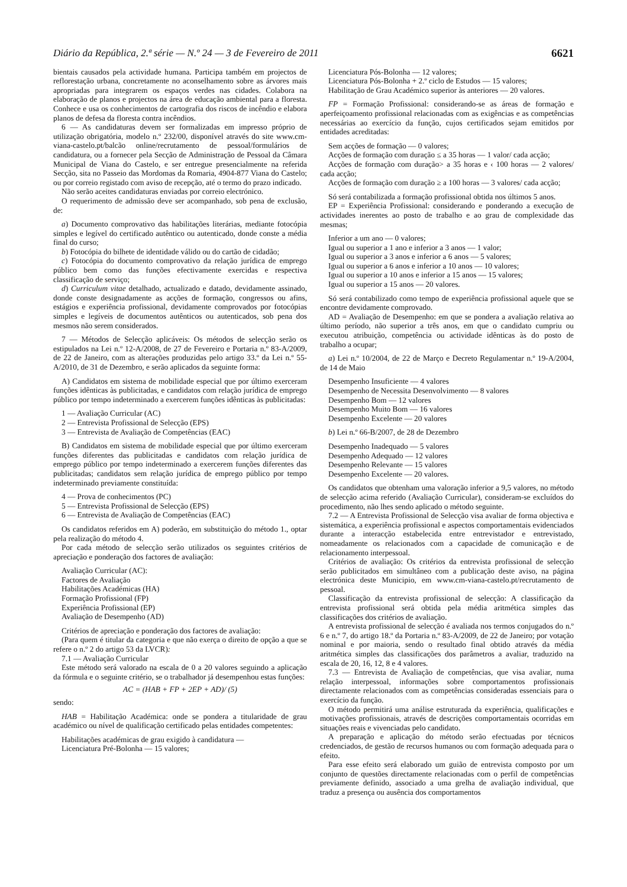Diário da República, 2.ª série — N.º 24 — 3 de Fevereiro de 2011 6621
bientais causados pela actividade humana. Participa também em projectos de reflorestação urbana, concretamente no aconselhamento sobre as árvores mais apropriadas para integrarem os espaços verdes nas cidades. Colabora na elaboração de planos e projectos na área de educação ambiental para a floresta. Conhece e usa os conhecimentos de cartografia dos riscos de incêndio e elabora planos de defesa da floresta contra incêndios.
6 — As candidaturas devem ser formalizadas em impresso próprio de utilização obrigatória, modelo n.º 232/00, disponível através do site www.cm-viana-castelo.pt/balcão online/recrutamento de pessoal/formulários de candidatura, ou a fornecer pela Secção de Administração de Pessoal da Câmara Municipal de Viana do Castelo, e ser entregue presencialmente na referida Secção, sita no Passeio das Mordomas da Romaria, 4904-877 Viana do Castelo; ou por correio registado com aviso de recepção, até o termo do prazo indicado.
Não serão aceites candidaturas enviadas por correio electrónico.
O requerimento de admissão deve ser acompanhado, sob pena de exclusão, de:
a) Documento comprovativo das habilitações literárias, mediante fotocópia simples e legível do certificado autêntico ou autenticado, donde conste a média final do curso;
b) Fotocópia do bilhete de identidade válido ou do cartão de cidadão;
c) Fotocópia do documento comprovativo da relação jurídica de emprego público bem como das funções efectivamente exercidas e respectiva classificação de serviço;
d) Curriculum vitae detalhado, actualizado e datado, devidamente assinado, donde conste designadamente as acções de formação, congressos ou afins, estágios e experiência profissional, devidamente comprovados por fotocópias simples e legíveis de documentos autênticos ou autenticados, sob pena dos mesmos não serem considerados.
7 — Métodos de Selecção aplicáveis: Os métodos de selecção serão os estipulados na Lei n.º 12-A/2008, de 27 de Fevereiro e Portaria n.º 83-A/2009, de 22 de Janeiro, com as alterações produzidas pelo artigo 33.º da Lei n.º 55-A/2010, de 31 de Dezembro, e serão aplicados da seguinte forma:
A) Candidatos em sistema de mobilidade especial que por último exerceram funções idênticas às publicitadas, e candidatos com relação jurídica de emprego público por tempo indeterminado a exercerem funções idênticas às publicitadas:
1 — Avaliação Curricular (AC)
2 — Entrevista Profissional de Selecção (EPS)
3 — Entrevista de Avaliação de Competências (EAC)
B) Candidatos em sistema de mobilidade especial que por último exerceram funções diferentes das publicitadas e candidatos com relação jurídica de emprego público por tempo indeterminado a exercerem funções diferentes das publicitadas; candidatos sem relação jurídica de emprego público por tempo indeterminado previamente constituída:
4 — Prova de conhecimentos (PC)
5 — Entrevista Profissional de Selecção (EPS)
6 — Entrevista de Avaliação de Competências (EAC)
Os candidatos referidos em A) poderão, em substituição do método 1., optar pela realização do método 4.
Por cada método de selecção serão utilizados os seguintes critérios de apreciação e ponderação dos factores de avaliação:
Avaliação Curricular (AC):
Factores de Avaliação
Habilitações Académicas (HA)
Formação Profissional (FP)
Experiência Profissional (EP)
Avaliação de Desempenho (AD)
Critérios de apreciação e ponderação dos factores de avaliação:
(Para quem é titular da categoria e que não exerça o direito de opção a que se refere o n.º 2 do artigo 53 da LVCR):
7.1 — Avaliação Curricular
Este método será valorado na escala de 0 a 20 valores seguindo a aplicação da fórmula e o seguinte critério, se o trabalhador já desempenhou estas funções:
AC = (HAB + FP + 2EP + AD)/ (5)
sendo:
HAB = Habilitação Académica: onde se pondera a titularidade de grau académico ou nível de qualificação certificado pelas entidades competentes:
Habilitações académicas de grau exigido à candidatura —
Licenciatura Pré-Bolonha — 15 valores;
Licenciatura Pós-Bolonha — 12 valores;
Licenciatura Pós-Bolonha + 2.º ciclo de Estudos — 15 valores;
Habilitação de Grau Académico superior às anteriores — 20 valores.
FP = Formação Profissional: considerando-se as áreas de formação e aperfeiçoamento profissional relacionadas com as exigências e as competências necessárias ao exercício da função, cujos certificados sejam emitidos por entidades acreditadas:
Sem acções de formação — 0 valores;
Acções de formação com duração ≤ a 35 horas — 1 valor/ cada acção;
Acções de formação com duração> a 35 horas e ‹ 100 horas — 2 valores/ cada acção;
Acções de formação com duração ≥ a 100 horas — 3 valores/ cada acção;
Só será contabilizada a formação profissional obtida nos últimos 5 anos.
EP = Experiência Profissional: considerando e ponderando a execução de actividades inerentes ao posto de trabalho e ao grau de complexidade das mesmas;
Inferior a um ano — 0 valores;
Igual ou superior a 1 ano e inferior a 3 anos — 1 valor;
Igual ou superior a 3 anos e inferior a 6 anos — 5 valores;
Igual ou superior a 6 anos e inferior a 10 anos — 10 valores;
Igual ou superior a 10 anos e inferior a 15 anos — 15 valores;
Igual ou superior a 15 anos — 20 valores.
Só será contabilizado como tempo de experiência profissional aquele que se encontre devidamente comprovado.
AD = Avaliação de Desempenho: em que se pondera a avaliação relativa ao último período, não superior a três anos, em que o candidato cumpriu ou executou atribuição, competência ou actividade idênticas às do posto de trabalho a ocupar;
a) Lei n.º 10/2004, de 22 de Março e Decreto Regulamentar n.º 19-A/2004, de 14 de Maio
Desempenho Insuficiente — 4 valores
Desempenho de Necessita Desenvolvimento — 8 valores
Desempenho Bom — 12 valores
Desempenho Muito Bom — 16 valores
Desempenho Excelente — 20 valores
b) Lei n.º 66-B/2007, de 28 de Dezembro
Desempenho Inadequado — 5 valores
Desempenho Adequado — 12 valores
Desempenho Relevante — 15 valores
Desempenho Excelente — 20 valores.
Os candidatos que obtenham uma valoração inferior a 9,5 valores, no método de selecção acima referido (Avaliação Curricular), consideram-se excluídos do procedimento, não lhes sendo aplicado o método seguinte.
7.2 — A Entrevista Profissional de Selecção visa avaliar de forma objectiva e sistemática, a experiência profissional e aspectos comportamentais evidenciados durante a interacção estabelecida entre entrevistador e entrevistado, nomeadamente os relacionados com a capacidade de comunicação e de relacionamento interpessoal.
Critérios de avaliação: Os critérios da entrevista profissional de selecção serão publicitados em simultâneo com a publicação deste aviso, na página electrónica deste Municipio, em www.cm-viana-castelo.pt/recrutamento de pessoal.
Classificação da entrevista profissional de selecção: A classificação da entrevista profissional será obtida pela média aritmética simples das classificações dos critérios de avaliação.
A entrevista profissional de selecção é avaliada nos termos conjugados do n.º 6 e n.º 7, do artigo 18.º da Portaria n.º 83-A/2009, de 22 de Janeiro; por votação nominal e por maioria, sendo o resultado final obtido através da média aritmética simples das classificações dos parâmetros a avaliar, traduzido na escala de 20, 16, 12, 8 e 4 valores.
7.3 — Entrevista de Avaliação de competências, que visa avaliar, numa relação interpessoal, informações sobre comportamentos profissionais directamente relacionados com as competências consideradas essenciais para o exercício da função.
O método permitirá uma análise estruturada da experiência, qualificações e motivações profissionais, através de descrições comportamentais ocorridas em situações reais e vivenciadas pelo candidato.
A preparação e aplicação do método serão efectuadas por técnicos credenciados, de gestão de recursos humanos ou com formação adequada para o efeito.
Para esse efeito será elaborado um guião de entrevista composto por um conjunto de questões directamente relacionadas com o perfil de competências previamente definido, associado a uma grelha de avaliação individual, que traduz a presença ou ausência dos comportamentos